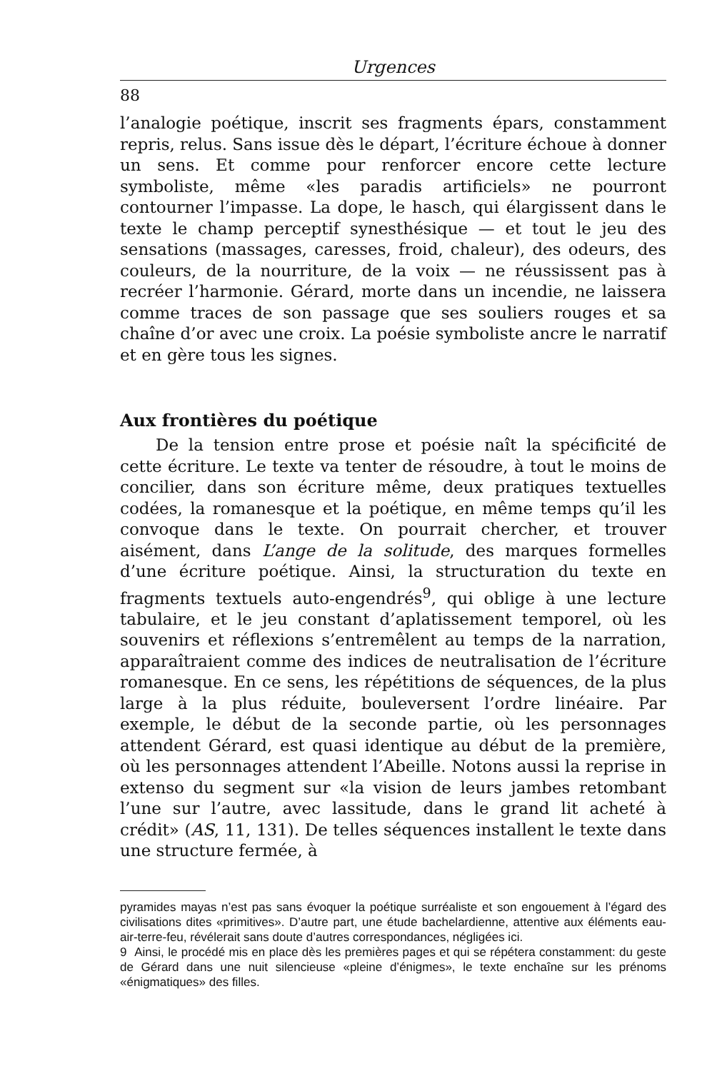Urgences
88
l’analogie poétique, inscrit ses fragments épars, constamment repris, relus. Sans issue dès le départ, l’écriture échoue à donner un sens. Et comme pour renforcer encore cette lecture symboliste, même «les paradis artificiels» ne pourront contourner l’impasse. La dope, le hasch, qui élargissent dans le texte le champ perceptif synesthésique — et tout le jeu des sensations (massages, caresses, froid, chaleur), des odeurs, des couleurs, de la nourriture, de la voix — ne réussissent pas à recréer l’harmonie. Gérard, morte dans un incendie, ne laissera comme traces de son passage que ses souliers rouges et sa chaîne d’or avec une croix. La poésie symboliste ancre le narratif et en gère tous les signes.
Aux frontières du poétique
De la tension entre prose et poésie naît la spécificité de cette écriture. Le texte va tenter de résoudre, à tout le moins de concilier, dans son écriture même, deux pratiques textuelles codées, la romanesque et la poétique, en même temps qu’il les convoque dans le texte. On pourrait chercher, et trouver aisément, dans L’ange de la solitude, des marques formelles d’une écriture poétique. Ainsi, la structuration du texte en fragments textuels auto-engendrés<sup>9</sup>, qui oblige à une lecture tabulaire, et le jeu constant d’aplatissement temporel, où les souvenirs et réflexions s’entremêlent au temps de la narration, apparaîtraient comme des indices de neutralisation de l’écriture romanesque. En ce sens, les répétitions de séquences, de la plus large à la plus réduite, bouleversent l’ordre linéaire. Par exemple, le début de la seconde partie, où les personnages attendent Gérard, est quasi identique au début de la première, où les personnages attendent l’Abeille. Notons aussi la reprise in extenso du segment sur «la vision de leurs jambes retombant l’une sur l’autre, avec lassitude, dans le grand lit acheté à crédit» (AS, 11, 131). De telles séquences installent le texte dans une structure fermée, à
pyramides mayas n’est pas sans évoquer la poétique surréaliste et son engouement à l’égard des civilisations dites «primitives». D’autre part, une étude bachelardienne, attentive aux éléments eau-air-terre-feu, révélerait sans doute d’autres correspondances, négligées ici.
9 Ainsi, le procédé mis en place dès les premières pages et qui se répétera constamment: du geste de Gérard dans une nuit silencieuse «pleine d’énigmes», le texte enchaîne sur les prénoms «énigmatiques» des filles.